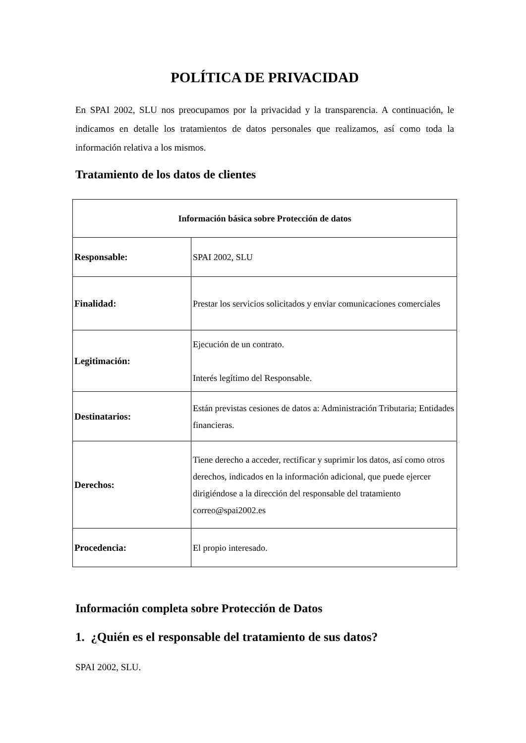POLÍTICA DE PRIVACIDAD
En SPAI 2002, SLU nos preocupamos por la privacidad y la transparencia. A continuación, le indicamos en detalle los tratamientos de datos personales que realizamos, así como toda la información relativa a los mismos.
Tratamiento de los datos de clientes
| Información básica sobre Protección de datos | |
| --- | --- |
| Responsable: | SPAI 2002, SLU |
| Finalidad: | Prestar los servicios solicitados y enviar comunicaciones comerciales |
| Legitimación: | Ejecución de un contrato. Interés legítimo del Responsable. |
| Destinatarios: | Están previstas cesiones de datos a: Administración Tributaria; Entidades financieras. |
| Derechos: | Tiene derecho a acceder, rectificar y suprimir los datos, así como otros derechos, indicados en la información adicional, que puede ejercer dirigiéndose a la dirección del responsable del tratamiento correo@spai2002.es |
| Procedencia: | El propio interesado. |
Información completa sobre Protección de Datos
1. ¿Quién es el responsable del tratamiento de sus datos?
SPAI 2002, SLU.